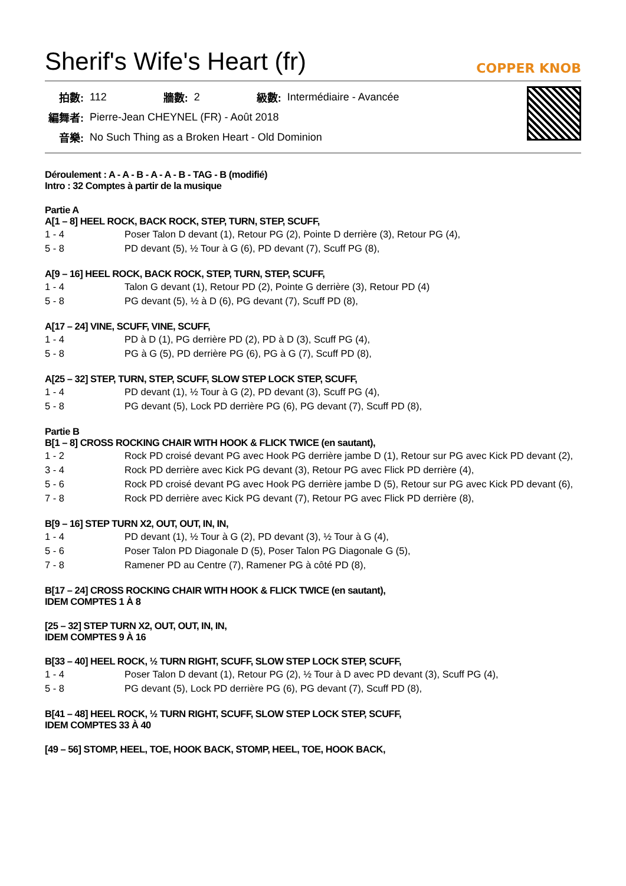Sherif's Wife's Heart (fr)
COPPER KNOB
| 拍數: | 112 | 牆數: | 2 | 級數: | Intermédiaire - Avancée |
| 編舞者: | Pierre-Jean CHEYNEL (FR) - Août 2018 | | | | |
| 音樂: | No Such Thing as a Broken Heart - Old Dominion | | | | |
Déroulement : A - A - B - A - A - B - TAG - B (modifié)
Intro : 32 Comptes à partir de la musique
Partie A
A[1 – 8] HEEL ROCK, BACK ROCK, STEP, TURN, STEP, SCUFF,
| 1 - 4 | Poser Talon D devant (1), Retour PG (2), Pointe D derrière (3), Retour PG (4), |
| 5 - 8 | PD devant (5), ½ Tour à G (6), PD devant (7), Scuff PG (8), |
A[9 – 16] HEEL ROCK, BACK ROCK, STEP, TURN, STEP, SCUFF,
| 1 - 4 | Talon G devant (1), Retour PD (2), Pointe G derrière (3), Retour PD (4) |
| 5 - 8 | PG devant (5), ½ à D (6), PG devant (7), Scuff PD (8), |
A[17 – 24] VINE, SCUFF, VINE, SCUFF,
| 1 - 4 | PD à D (1), PG derrière PD (2), PD à D (3), Scuff PG (4), |
| 5 - 8 | PG à G (5), PD derrière PG (6), PG à G (7), Scuff PD (8), |
A[25 – 32] STEP, TURN, STEP, SCUFF, SLOW STEP LOCK STEP, SCUFF,
| 1 - 4 | PD devant (1), ½ Tour à G (2), PD devant (3), Scuff PG (4), |
| 5 - 8 | PG devant (5), Lock PD derrière PG (6), PG devant (7), Scuff PD (8), |
Partie B
B[1 – 8] CROSS ROCKING CHAIR WITH HOOK & FLICK TWICE (en sautant),
| 1 - 2 | Rock PD croisé devant PG avec Hook PG derrière jambe D (1), Retour sur PG avec Kick PD devant (2), |
| 3 - 4 | Rock PD derrière avec Kick PG devant (3), Retour PG avec Flick PD derrière (4), |
| 5 - 6 | Rock PD croisé devant PG avec Hook PG derrière jambe D (5), Retour sur PG avec Kick PD devant (6), |
| 7 - 8 | Rock PD derrière avec Kick PG devant (7), Retour PG avec Flick PD derrière (8), |
B[9 – 16] STEP TURN X2, OUT, OUT, IN, IN,
| 1 - 4 | PD devant (1), ½ Tour à G (2), PD devant (3), ½ Tour à G (4), |
| 5 - 6 | Poser Talon PD Diagonale D (5), Poser Talon PG Diagonale G (5), |
| 7 - 8 | Ramener PD au Centre (7), Ramener PG à côté PD (8), |
B[17 – 24] CROSS ROCKING CHAIR WITH HOOK & FLICK TWICE (en sautant),
IDEM COMPTES 1 À 8
[25 – 32] STEP TURN X2, OUT, OUT, IN, IN,
IDEM COMPTES 9 À 16
B[33 – 40] HEEL ROCK, ½ TURN RIGHT, SCUFF, SLOW STEP LOCK STEP, SCUFF,
| 1 - 4 | Poser Talon D devant (1), Retour PG (2), ½ Tour à D avec PD devant (3), Scuff PG (4), |
| 5 - 8 | PG devant (5), Lock PD derrière PG (6), PG devant (7), Scuff PD (8), |
B[41 – 48] HEEL ROCK, ½ TURN RIGHT, SCUFF, SLOW STEP LOCK STEP, SCUFF,
IDEM COMPTES 33 À 40
[49 – 56] STOMP, HEEL, TOE, HOOK BACK, STOMP, HEEL, TOE, HOOK BACK,